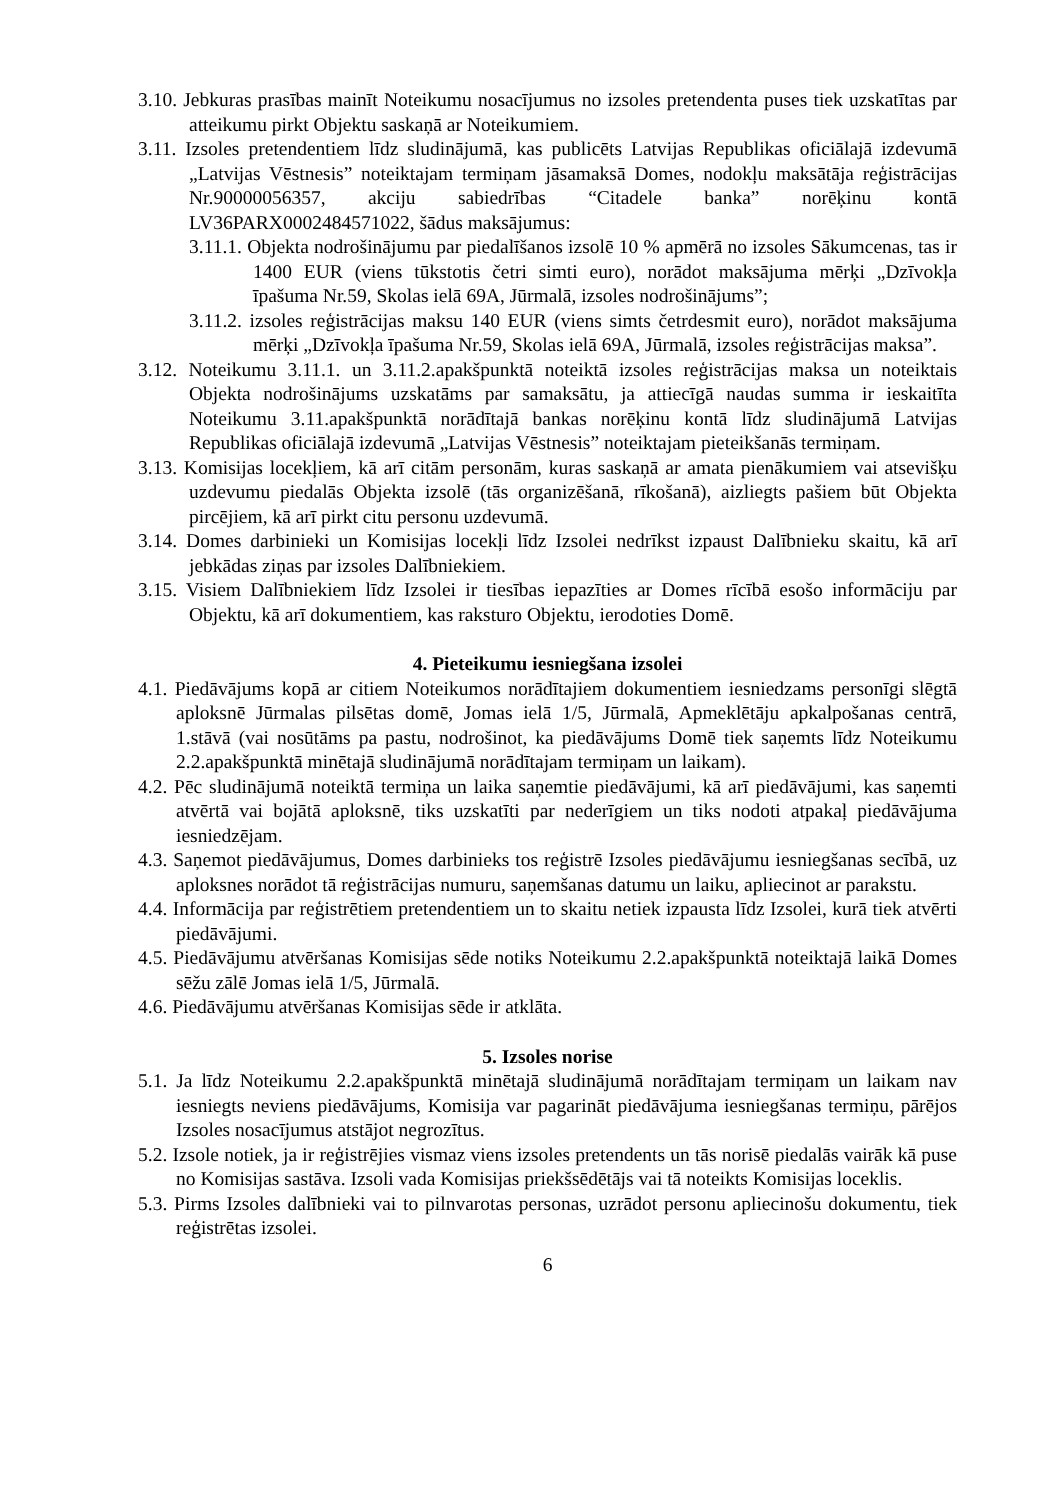3.10. Jebkuras prasības mainīt Noteikumu nosacījumus no izsoles pretendenta puses tiek uzskatītas par atteikumu pirkt Objektu saskaņā ar Noteikumiem.
3.11. Izsoles pretendentiem līdz sludinājumā, kas publicēts Latvijas Republikas oficiālajā izdevumā „Latvijas Vēstnesis” noteiktajam termiņam jāsamaksā Domes, nodokļu maksātāja reģistrācijas Nr.90000056357, akciju sabiedrības “Citadele banka” norēķinu kontā LV36PARX0002484571022, šādus maksājumus:
3.11.1. Objekta nodrošinājumu par piedalīšanos izsolē 10 % apmērā no izsoles Sākumcenas, tas ir 1400 EUR (viens tūkstotis četri simti euro), norādot maksājuma mērķi „Dzīvokļa īpašuma Nr.59, Skolas ielā 69A, Jūrmalā, izsoles nodrošinājums”;
3.11.2. izsoles reģistrācijas maksu 140 EUR (viens simts četrdesmit euro), norādot maksājuma mērķi „Dzīvokļa īpašuma Nr.59, Skolas ielā 69A, Jūrmalā, izsoles reģistrācijas maksa”.
3.12. Noteikumu 3.11.1. un 3.11.2.apakšpunktā noteiktā izsoles reģistrācijas maksa un noteiktais Objekta nodrošinājums uzskatāms par samaksātu, ja attiecīgā naudas summa ir ieskaitīta Noteikumu 3.11.apakšpunktā norādītajā bankas norēķinu kontā līdz sludinājumā Latvijas Republikas oficiālajā izdevumā „Latvijas Vēstnesis” noteiktajam pieteikšanās termiņam.
3.13. Komisijas locekļiem, kā arī citām personām, kuras saskaņā ar amata pienākumiem vai atsevišķu uzdevumu piedalās Objekta izsolē (tās organizēšanā, rīkošanā), aizliegts pašiem būt Objekta pircējiem, kā arī pirkt citu personu uzdevumā.
3.14. Domes darbinieki un Komisijas locekļi līdz Izsolei nedrīkst izpaust Dalībnieku skaitu, kā arī jebkādas ziņas par izsoles Dalībniekiem.
3.15. Visiem Dalībniekiem līdz Izsolei ir tiesības iepazīties ar Domes rīcībā esošo informāciju par Objektu, kā arī dokumentiem, kas raksturo Objektu, ierodoties Domē.
4. Pieteikumu iesniegšana izsolei
4.1. Piedāvājums kopā ar citiem Noteikumos norādītajiem dokumentiem iesniedzams personīgi slēgtā aploksnē Jūrmalas pilsētas domē, Jomas ielā 1/5, Jūrmalā, Apmeklētāju apkalpošanas centrā, 1.stāvā (vai nosūtāms pa pastu, nodrošinot, ka piedāvājums Domē tiek saņemts līdz Noteikumu 2.2.apakšpunktā minētajā sludinājumā norādītajam termiņam un laikam).
4.2. Pēc sludinājumā noteiktā termiņa un laika saņemtie piedāvājumi, kā arī piedāvājumi, kas saņemti atvērtā vai bojātā aploksnē, tiks uzskatīti par nederīgiem un tiks nodoti atpakaļ piedāvājuma iesniedzējam.
4.3. Saņemot piedāvājumus, Domes darbinieks tos reģistrē Izsoles piedāvājumu iesniegšanas secībā, uz aploksnes norādot tā reģistrācijas numuru, saņemšanas datumu un laiku, apliecinot ar parakstu.
4.4. Informācija par reģistrētiem pretendentiem un to skaitu netiek izpausta līdz Izsolei, kurā tiek atvērti piedāvājumi.
4.5. Piedāvājumu atvēršanas Komisijas sēde notiks Noteikumu 2.2.apakšpunktā noteiktajā laikā Domes sēžu zālē Jomas ielā 1/5, Jūrmalā.
4.6. Piedāvājumu atvēršanas Komisijas sēde ir atklāta.
5. Izsoles norise
5.1. Ja līdz Noteikumu 2.2.apakšpunktā minētajā sludinājumā norādītajam termiņam un laikam nav iesniegts neviens piedāvājums, Komisija var pagarināt piedāvājuma iesniegšanas termiņu, pārējos Izsoles nosacījumus atstājot negrozītus.
5.2. Izsole notiek, ja ir reģistrējies vismaz viens izsoles pretendents un tās norisē piedalās vairāk kā puse no Komisijas sastāva. Izsoli vada Komisijas priekšsēdētājs vai tā noteikts Komisijas loceklis.
5.3. Pirms Izsoles dalībnieki vai to pilnvarotas personas, uzrādot personu apliecinošu dokumentu, tiek reģistrētas izsolei.
6